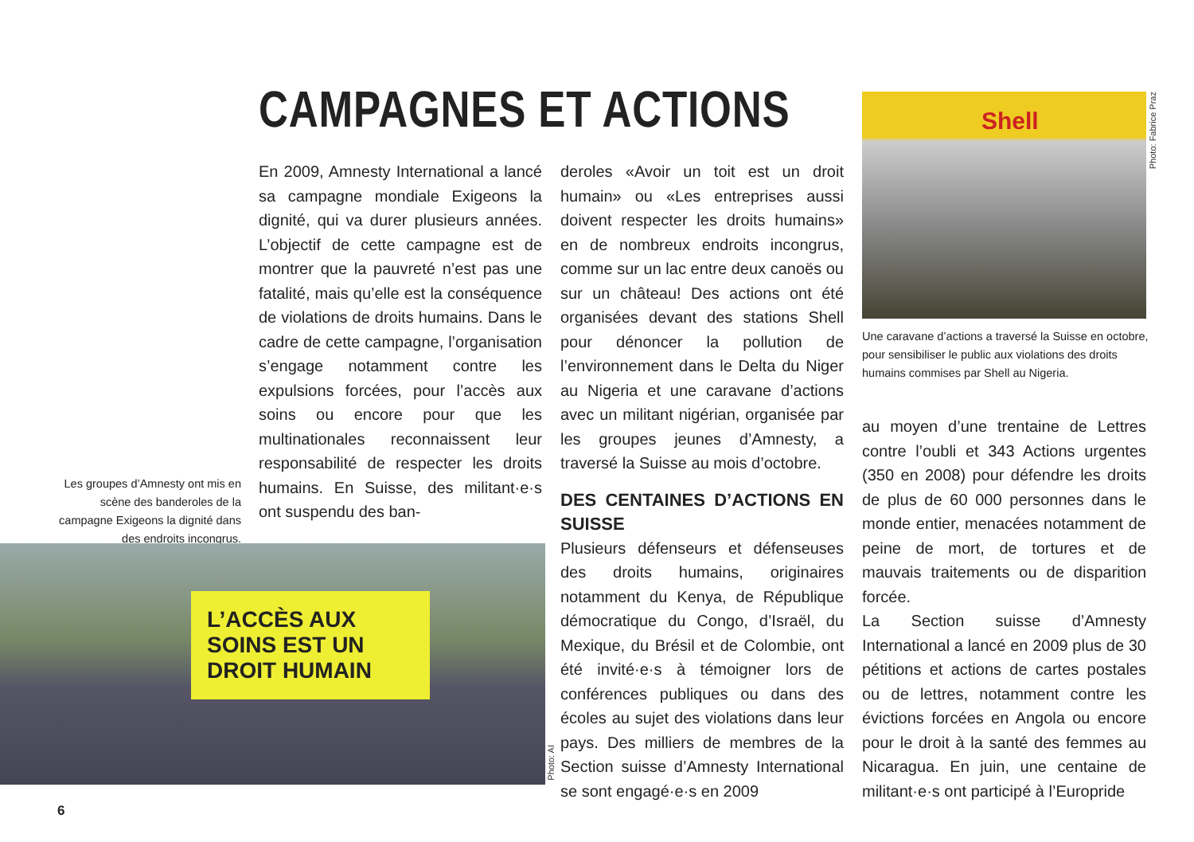CAMPAGNES ET ACTIONS
En 2009, Amnesty International a lancé sa campagne mondiale Exigeons la dignité, qui va durer plusieurs années. L’objectif de cette campagne est de montrer que la pauvreté n’est pas une fatalité, mais qu’elle est la conséquence de violations de droits humains. Dans le cadre de cette campagne, l’organisation s’engage notamment contre les expulsions forcées, pour l’accès aux soins ou encore pour que les multinationales reconnaissent leur responsabilité de respecter les droits humains. En Suisse, des militant·e·s ont suspendu des ban-
Les groupes d’Amnesty ont mis en scène des banderoles de la campagne Exigeons la dignité dans des endroits incongrus.
L’ACCÈS AUX SOINS EST UN DROIT HUMAIN
Photo: AI
deroles «Avoir un toit est un droit humain» ou «Les entreprises aussi doivent respecter les droits humains» en de nombreux endroits incongrus, comme sur un lac entre deux canoës ou sur un château! Des actions ont été organisées devant des stations Shell pour dénoncer la pollution de l’environnement dans le Delta du Niger au Nigeria et une caravane d’actions avec un militant nigérian, organisée par les groupes jeunes d’Amnesty, a traversé la Suisse au mois d’octobre.
DES CENTAINES D’ACTIONS EN SUISSE
Plusieurs défenseurs et défenseuses des droits humains, originaires notamment du Kenya, de République démocratique du Congo, d’Israël, du Mexique, du Brésil et de Colombie, ont été invité·e·s à témoigner lors de conférences publiques ou dans des écoles au sujet des violations dans leur pays. Des milliers de membres de la Section suisse d’Amnesty International se sont engagé·e·s en 2009
Shell
Photo: Fabrice Praz
Une caravane d’actions a traversé la Suisse en octobre, pour sensibiliser le public aux violations des droits humains commises par Shell au Nigeria.
au moyen d’une trentaine de Lettres contre l’oubli et 343 Actions urgentes (350 en 2008) pour défendre les droits de plus de 60 000 personnes dans le monde entier, menacées notamment de peine de mort, de tortures et de mauvais traitements ou de disparition forcée.
La Section suisse d’Amnesty International a lancé en 2009 plus de 30 pétitions et actions de cartes postales ou de lettres, notamment contre les évictions forcées en Angola ou encore pour le droit à la santé des femmes au Nicaragua. En juin, une centaine de militant·e·s ont participé à l’Europride
6